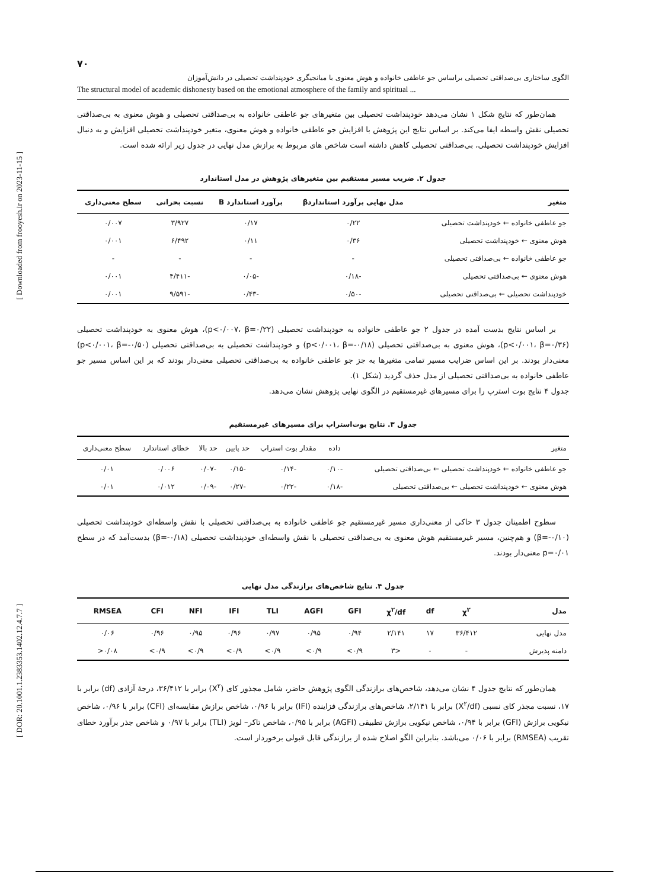[ Downloaded from frooyesh.ir on 2023-11-15 ]
[ DOR: 20.1001.1.2383353.1402.12.4.7.7 ]
۷۰
الگوی ساختاری بی‌صداقتی تحصیلی براساس جو عاطفی خانواده و هوش معنوی با میانجیگری خودپنداشت تحصیلی در دانش‌آموزان
The structural model of academic dishonesty based on the emotional atmosphere of the family and spiritual ...
همان‌طور که نتایج شکل ۱ نشان می‌دهد خودپنداشت تحصیلی بین متغیرهای جو عاطفی خانواده به بی‌صداقتی تحصیلی و هوش معنوی به بی‌صداقتی تحصیلی نقش واسطه ایفا می‌کند. بر اساس نتایج این پژوهش با افزایش جو عاطفی خانواده و هوش معنوی، متغیر خودپنداشت تحصیلی افزایش و به دنبال افزایش خودپنداشت تحصیلی، بی‌صداقتی تحصیلی کاهش داشته است شاخص های مربوط به برازش مدل نهایی در جدول زیر ارائه شده است.
جدول ۲. ضریب مسیر مستقیم بین متغیرهای پژوهش در مدل استاندارد
| متغیر | مدل نهایی برآورد استانداردβ | برآورد استاندارد B | نسبت بحرانی | سطح معنی‌داری |
| --- | --- | --- | --- | --- |
| جو عاطفی خانواده ← خودپنداشت تحصیلی | ۰/۲۲ | ۰/۱۷ | ۳/۹۲۷ | ۰/۰۰۷ |
| هوش معنوی ← خودپنداشت تحصیلی | ۰/۳۶ | ۰/۱۱ | ۶/۴۹۲ | ۰/۰۰۱ |
| جو عاطفی خانواده ← بی‌صداقتی تحصیلی | - | - | - | - |
| هوش معنوی ← بی‌صداقتی تحصیلی | -۰/۱۸ | -۰/۰۵ | -۴/۴۱۱ | ۰/۰۰۱ |
| خودپنداشت تحصیلی ← بی‌صداقتی تحصیلی | -۰/۵۰ | -۰/۴۳ | -۹/۵۹۱ | ۰/۰۰۱ |
بر اساس نتایج بدست آمده در جدول ۲ جو عاطفی خانواده به خودپنداشت تحصیلی (p<۰/۰۰۷، β=۰/۲۲)، هوش معنوی به خودپنداشت تحصیلی (p<۰/۰۰۱، β=۰/۳۶)، هوش معنوی به بی‌صداقتی تحصیلی (p<۰/۰۰۱، β=-۰/۱۸) و خودپنداشت تحصیلی به بی‌صداقتی تحصیلی (p<۰/۰۰۱، β=-۰/۵۰) معنی‌دار بودند. بر این اساس ضرایب مسیر تمامی متغیرها به جز جو عاطفی خانواده به بی‌صداقتی تحصیلی معنی‌دار بودند که بر این اساس مسیر جو عاطفی خانواده به بی‌صداقتی تحصیلی از مدل حذف گردید (شکل ۱).
جدول ۴ نتایج بوت استرپ را برای مسیرهای غیرمستقیم در الگوی نهایی پژوهش نشان می‌دهد.
جدول ۳. نتایج بوت‌استراپ برای مسیرهای غیرمستقیم
| متغیر | داده | مقدار بوت استراپ | حد پایین | حد بالا | خطای استاندارد | سطح معنی‌داری |
| --- | --- | --- | --- | --- | --- | --- |
| جو عاطفی خانواده ← خودپنداشت تحصیلی ← بی‌صداقتی تحصیلی | -۰/۱۰ | -۰/۱۴ | -۰/۱۵ | -۰/۰۷ | ۰/۰۰۶ | ۰/۰۱ |
| هوش معنوی ← خودپنداشت تحصیلی ← بی‌صداقتی تحصیلی | -۰/۱۸ | -۰/۲۲ | -۰/۲۷ | -۰/۰۹ | ۰/۰۱۲ | ۰/۰۱ |
سطوح اطمینان جدول ۳ حاکی از معنی‌داری مسیر غیرمستقیم جو عاطفی خانواده به بی‌صداقتی تحصیلی با نقش واسطه‌ای خودپنداشت تحصیلی (β=-۰/۱۰) و هم‌چنین، مسیر غیرمستقیم هوش معنوی به بی‌صداقتی تحصیلی با نقش واسطه‌ای خودپنداشت تحصیلی (β=-۰/۱۸) بدست‌آمد که در سطح p=۰/۰۱ معنی‌دار بودند.
جدول ۴. نتایج شاخص‌های برازندگی مدل نهایی
| مدل | χ<sup>۲</sup> | df | χ<sup>۲</sup>/df | GFI | AGFI | TLI | IFI | NFI | CFI | RMSEA |
| --- | --- | --- | --- | --- | --- | --- | --- | --- | --- | --- |
| مدل نهایی | ۳۶/۴۱۲ | ۱۷ | ۲/۱۴۱ | ۰/۹۴ | ۰/۹۵ | ۰/۹۷ | ۰/۹۶ | ۰/۹۵ | ۰/۹۶ | ۰/۰۶ |
| دامنه پذیرش | - | - | <۳ | ۰/۹> | ۰/۹> | ۰/۹> | ۰/۹> | ۰/۹> | ۰/۹> | ۰/۰۸< |
همان‌طور که نتایج جدول ۴ نشان می‌دهد، شاخص‌های برازندگی الگوی پژوهش حاضر، شامل مجذور کای (X<sup>۲</sup>) برابر با ۳۶/۴۱۲، درجهٔ آزادی (df) برابر با ۱۷، نسبت مجذر کای نسبی (X<sup>۲</sup>/df) برابر با ۲/۱۴۱، شاخص‌های برازندگی فزاینده (IFI) برابر با ۰/۹۶، شاخص برازش مقایسه‌ای (CFI) برابر با ۰/۹۶، شاخص نیکویی برازش (GFI) برابر با ۰/۹۴، شاخص نیکویی برازش تطبیقی (AGFI) برابر با ۰/۹۵، شاخص تاکر– لویز (TLI) برابر با ۰/۹۷ و شاخص جذر برآورد خطای تقریب (RMSEA) برابر با ۰/۰۶ می‌باشد. بنابراین الگو اصلاح شده از برازندگی قابل قبولی برخوردار است.